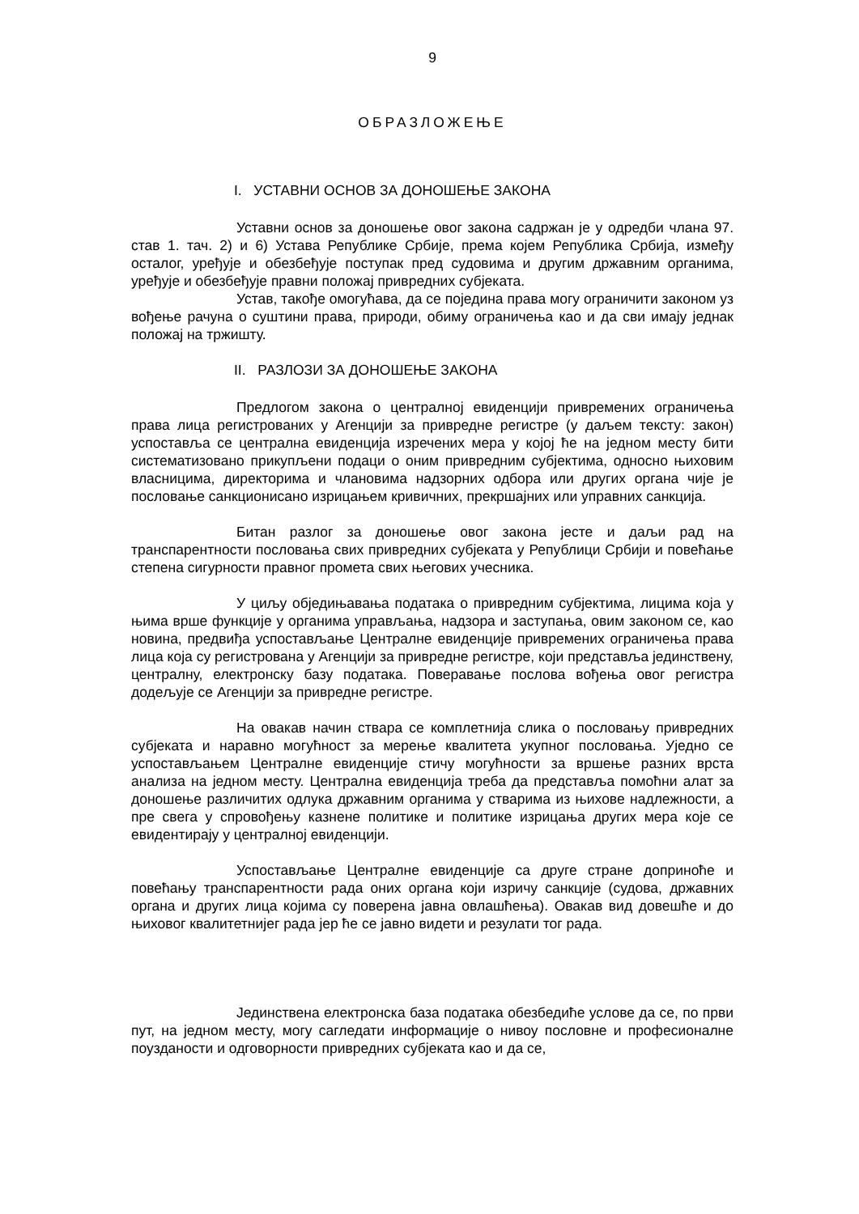9
ОБРАЗЛОЖЕЊЕ
I. УСТАВНИ ОСНОВ ЗА ДОНОШЕЊЕ ЗАКОНА
Уставни основ за доношење овог закона садржан је у одредби члана 97. став 1. тач. 2) и 6) Устава Републике Србије, према којем Република Србија, између осталог, уређује и обезбеђује поступак пред судовима и другим државним органима, уређује и обезбеђује правни положај привредних субјеката.
Устав, такође омогућава, да се поједина права могу ограничити законом уз вођење рачуна о суштини права, природи, обиму ограничења као и да сви имају једнак положај на тржишту.
II. РАЗЛОЗИ ЗА ДОНОШЕЊЕ ЗАКОНА
Предлогом закона о централној евиденцији привремених ограничења права лица регистрованих у Агенцији за привредне регистре (у даљем тексту: закон) успоставља се централна евиденција изречених мера у којој ће на једном месту бити систематизовано прикупљени подаци о оним привредним субјектима, односно њиховим власницима, директорима и члановима надзорних одбора или других органа чије је пословање санкционисано изрицањем кривичних, прекршајних или управних санкција.
Битан разлог за доношење овог закона јесте и даљи рад на транспарентности пословања свих привредних субјеката у Републици Србији и повећање степена сигурности правног промета свих његових учесника.
У циљу обједињавања података о привредним субјектима, лицима која у њима врше функције у органима управљања, надзора и заступања, овим законом се, као новина, предвиђа успостављање Централне евиденције привремених ограничења права лица која су регистрована у Агенцији за привредне регистре, који представља јединствену, централну, електронску базу података. Поверавање послова вођења овог регистра додељује се Агенцији за привредне регистре.
На овакав начин ствара се комплетнија слика о пословању привредних субјеката и наравно могућност за мерење квалитета укупног пословања. Уједно се успостављањем Централне евиденције стичу могућности за вршење разних врста анализа на једном месту. Централна евиденција треба да представља помоћни алат за доношење различитих одлука државним органима у стварима из њихове надлежности, а пре свега у спровођењу казнене политике и политике изрицања других мера које се евидентирају у централној евиденцији.
Успостављање Централне евиденције са друге стране доприноће и повећању транспарентности рада оних органа који изричу санкције (судова, државних органа и других лица којима су поверена јавна овлашћења). Овакав вид довешће и до њиховог квалитетнијег рада јер ће се јавно видети и резулати тог рада.
Јединствена електронска база података обезбедиће услове да се, по први пут, на једном месту, могу сагледати информације о нивоу пословне и професионалне поузданости и одговорности привредних субјеката као и да се,